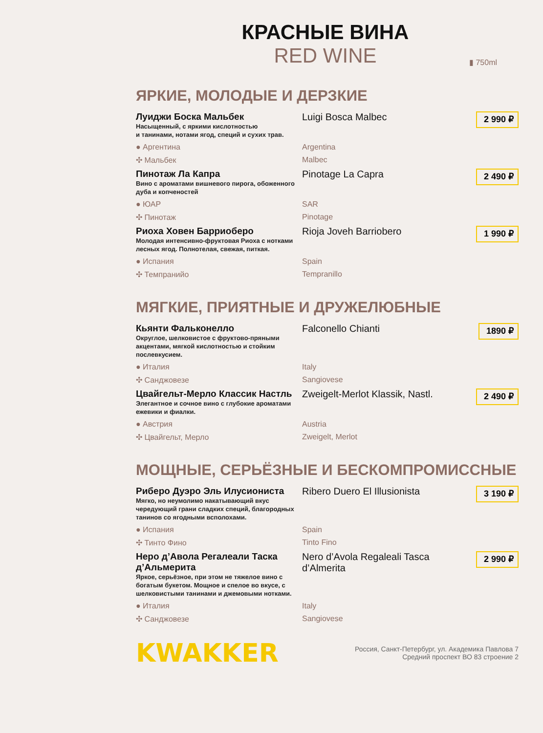КРАСНЫЕ ВИНА
RED WINE
▮ 750ml
ЯРКИЕ, МОЛОДЫЕ И ДЕРЗКИЕ
Луиджи Боска Мальбек
Насыщенный, с яркими кислотностью
и танинами, нотами ягод, специй и сухих трав.
Luigi Bosca Malbec
2 990 ₽
● Аргентина Argentina
✣ Мальбек Malbec
Пинотаж Ла Капра
Вино с ароматами вишневого пирога, обоженного дуба и копчeностей
Pinotage La Capra
2 490 ₽
● ЮАР SAR
✣ Пинотаж Pinotage
Риоха Ховен Барриоберо
Молодая интенсивно-фруктовая Риоха с нотками лесных ягод. Полнотелая, свежая, питкая.
Rioja Joveh Barriobero
1 990 ₽
● Испания Spain
✣ Темпранийо Tempranillo
МЯГКИЕ, ПРИЯТНЫЕ И ДРУЖЕЛЮБНЫЕ
Кьянти Фальконелло
Округлое, шелковистое с фруктово-пряными акцентами, мягкой кислотностью и стойким послевкусием.
Falconello Chianti
1890 ₽
● Италия Italy
✣ Санджовезе Sangiovese
Цвайгельт-Мерло Классик Настль
Элегантное и сочное вино с глубокие ароматами ежевики и фиалки.
Zweigelt-Merlot Klassik, Nastl.
2 490 ₽
● Австрия Austria
✣ Цвайгельт, Мерло Zweigelt, Merlot
МОЩНЫЕ, СЕРЬЁЗНЫЕ И БЕСКОМПРОМИССНЫЕ
Риберо Дуэро Эль Илусиониста
Мягко, но неумолимо накатывающий вкус чередующий грани сладких специй, благородных танинов со ягодными всполохами.
Ribero Duero El Illusionista
3 190 ₽
● Испания Spain
✣ Тинто Фино Tinto Fino
Неро д’Авола Регалеали Таска д’Альмерита
Яркое, серьёзное, при этом не тяжелое вино с богатым букетом. Мощное и спелое во вкусе, с шелковистыми танинами и джемовыми нотками.
Nero d’Avola Regaleali Tasca d’Almerita
2 990 ₽
● Италия Italy
✣ Санджовезе Sangiovese
KWAKKER
Россия, Санкт-Петербург, ул. Академика Павлова 7
Средний проспект ВО 83 строение 2